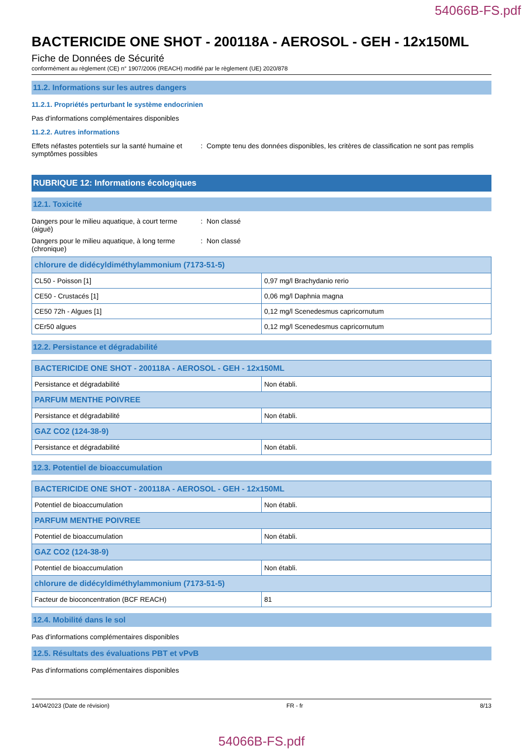54066B-FS.pdf
BACTERICIDE ONE SHOT - 200118A - AEROSOL - GEH - 12x150ML
Fiche de Données de Sécurité
conformément au règlement (CE) n° 1907/2006 (REACH) modifié par le règlement (UE) 2020/878
11.2. Informations sur les autres dangers
11.2.1. Propriétés perturbant le système endocrinien
Pas d'informations complémentaires disponibles
11.2.2. Autres informations
Effets néfastes potentiels sur la santé humaine et symptômes possibles
: Compte tenu des données disponibles, les critères de classification ne sont pas remplis
RUBRIQUE 12: Informations écologiques
12.1. Toxicité
Dangers pour le milieu aquatique, à court terme (aiguë)
: Non classé
Dangers pour le milieu aquatique, à long terme (chronique)
: Non classé
| chlorure de didécyldiméthylammonium (7173-51-5) | |
| --- | --- |
| CL50 - Poisson [1] | 0,97 mg/l Brachydanio rerio |
| CE50 - Crustacés [1] | 0,06 mg/l Daphnia magna |
| CE50 72h - Algues [1] | 0,12 mg/l Scenedesmus capricornutum |
| CEr50 algues | 0,12 mg/l Scenedesmus capricornutum |
12.2. Persistance et dégradabilité
| BACTERICIDE ONE SHOT - 200118A - AEROSOL - GEH - 12x150ML | |
| --- | --- |
| Persistance et dégradabilité | Non établi. |
| PARFUM MENTHE POIVREE | |
| Persistance et dégradabilité | Non établi. |
| GAZ CO2 (124-38-9) | |
| Persistance et dégradabilité | Non établi. |
12.3. Potentiel de bioaccumulation
| BACTERICIDE ONE SHOT - 200118A - AEROSOL - GEH - 12x150ML | |
| --- | --- |
| Potentiel de bioaccumulation | Non établi. |
| PARFUM MENTHE POIVREE | |
| Potentiel de bioaccumulation | Non établi. |
| GAZ CO2 (124-38-9) | |
| Potentiel de bioaccumulation | Non établi. |
| chlorure de didécyldiméthylammonium (7173-51-5) | |
| Facteur de bioconcentration (BCF REACH) | 81 |
12.4. Mobilité dans le sol
Pas d'informations complémentaires disponibles
12.5. Résultats des évaluations PBT et vPvB
Pas d'informations complémentaires disponibles
14/04/2023 (Date de révision) FR - fr 8/13
54066B-FS.pdf